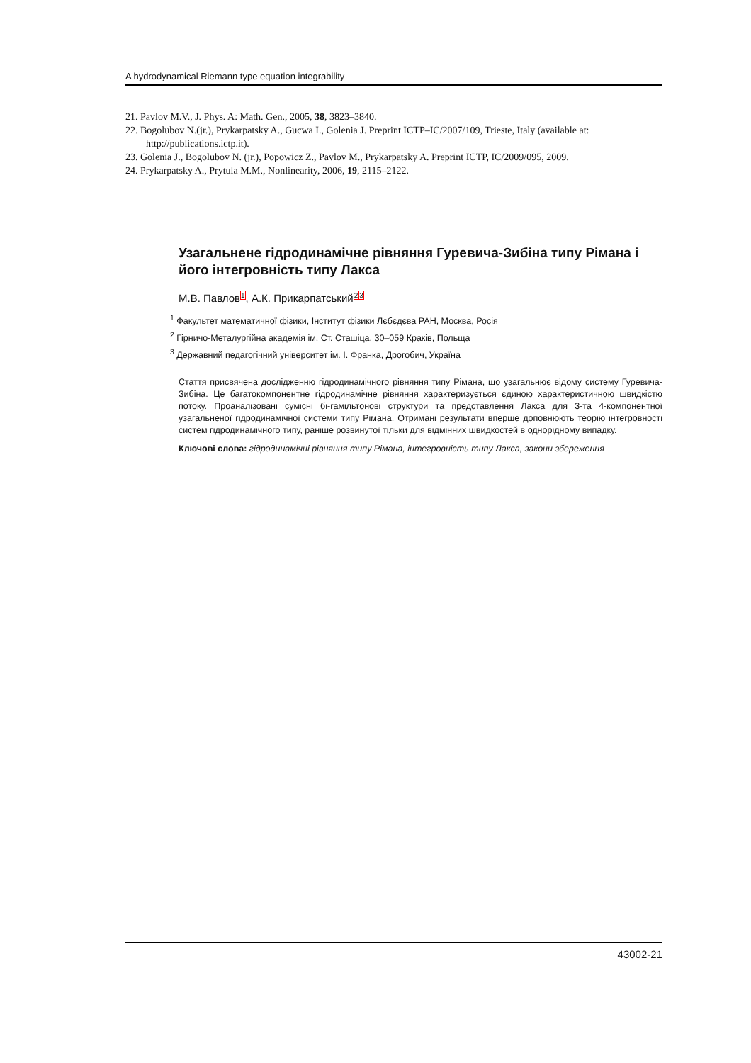A hydrodynamical Riemann type equation integrability
21. Pavlov M.V., J. Phys. A: Math. Gen., 2005, 38, 3823–3840.
22. Bogolubov N.(jr.), Prykarpatsky A., Gucwa I., Golenia J. Preprint ICTP–IC/2007/109, Trieste, Italy (available at: http://publications.ictp.it).
23. Golenia J., Bogolubov N. (jr.), Popowicz Z., Pavlov M., Prykarpatsky A. Preprint ICTP, IC/2009/095, 2009.
24. Prykarpatsky A., Prytula M.M., Nonlinearity, 2006, 19, 2115–2122.
Узагальнене гідродинамічне рівняння Гуревича-Зибіна типу Рімана і його інтегровність типу Лакса
М.В. Павлов<sup>1</sup>, А.К. Прикарпатський<sup>2</sup><sup>3</sup>
<sup>1</sup> Факультет математичної фізики, Інститут фізики Лєбєдєва РАН, Москва, Росія
<sup>2</sup> Гірничо-Металургійна академія ім. Ст. Сташіца, 30–059 Краків, Польща
<sup>3</sup> Державний педагогічний університет ім. І. Франка, Дрогобич, Україна
Стаття присвячена дослідженню гідродинамічного рівняння типу Рімана, що узагальнює відому систему Гуревича-Зибіна. Це багатокомпонентне гідродинамічне рівняння характеризується єдиною характеристичною швидкістю потоку. Проаналізовані сумісні бі-гамільтонові структури та представлення Лакса для 3-та 4-компонентної узагальненої гідродинамічної системи типу Рімана. Отримані результати вперше доповнюють теорію інтегровності систем гідродинамічного типу, раніше розвинутої тільки для відмінних швидкостей в однорідному випадку.
Ключові слова: гідродинамічні рівняння типу Рімана, інтегровність типу Лакса, закони збереження
43002-21